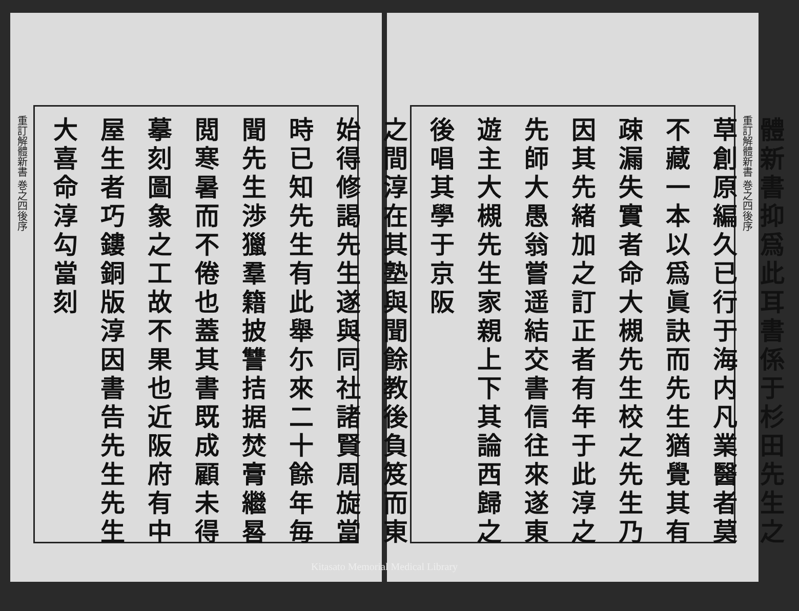重訂解體新書 巻之四後序
體新書抑爲此耳書係于杉田先生之草創原編久已行于海内凡業醫者莫不藏一本以爲眞訣而先生猶覺其有疎漏失實者命大槻先生校之先生乃因其先緒加之訂正者有年于此淳之先師大愚翁嘗遥結交書信往來遂東遊主大槻先生家親上下其論西歸之後唱其學于京阪
重訂解體新書 巻之四後序
之間淳在其塾與聞餘教後負笈而東始得修謁先生遂與同社諸賢周旋當時已知先生有此舉尓來二十餘年毎聞先生渉獵羣籍披讐拮据焚膏繼晷閲寒暑而不倦也蓋其書既成顧未得摹刻圖象之工故不果也近阪府有中屋生者巧鏤銅版淳因書告先生先生大喜命淳勾當刻
Kitasato Memorial Medical Library